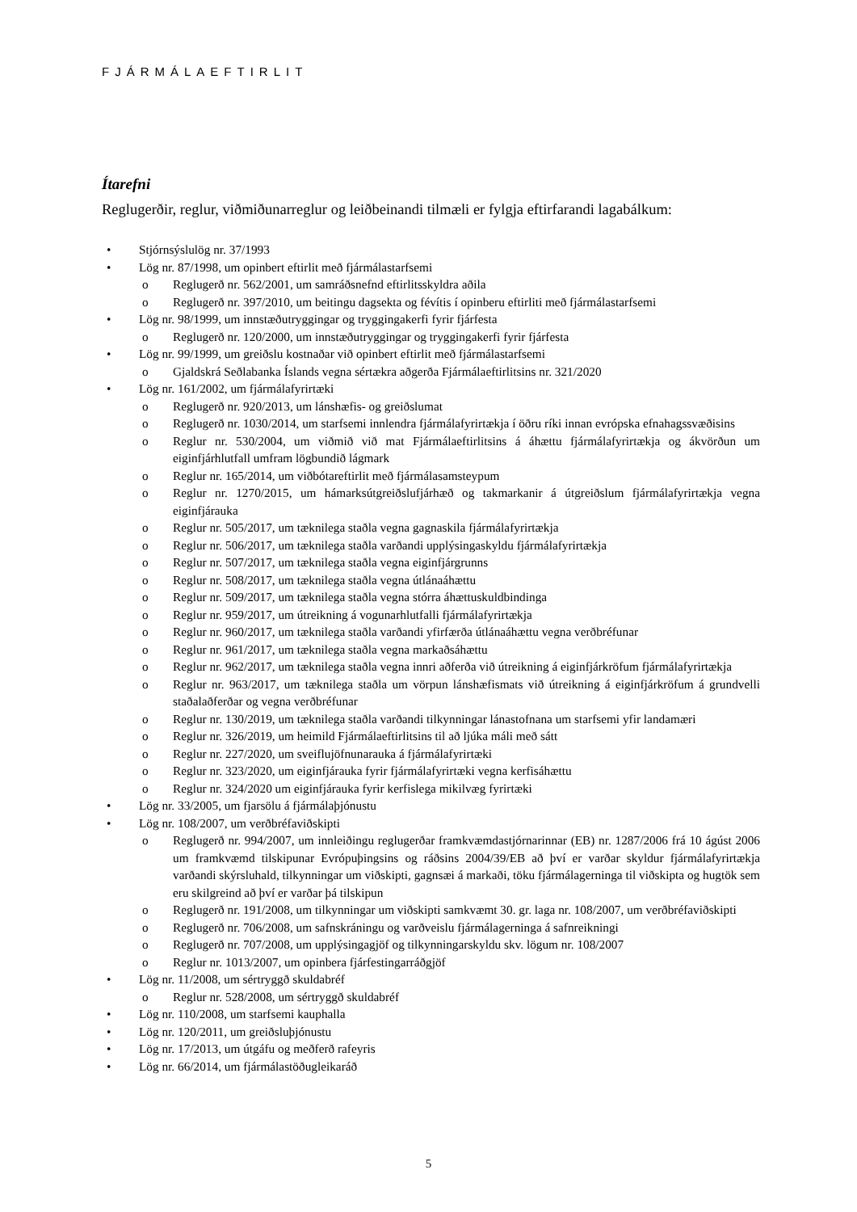FJÁRMÁLAEFTIRLIT
Ítarefni
Reglugerðir, reglur, viðmiðunarreglur og leiðbeinandi tilmæli er fylgja eftirfarandi lagabálkum:
• Stjórnsýslulög nr. 37/1993
• Lög nr. 87/1998, um opinbert eftirlit með fjármálastarfsemi
o Reglugerð nr. 562/2001, um samráðsnefnd eftirlitsskyldra aðila
o Reglugerð nr. 397/2010, um beitingu dagsekta og févítis í opinberu eftirliti með fjármálastarfsemi
• Lög nr. 98/1999, um innstæðutryggingar og tryggingakerfi fyrir fjárfesta
o Reglugerð nr. 120/2000, um innstæðutryggingar og tryggingakerfi fyrir fjárfesta
• Lög nr. 99/1999, um greiðslu kostnaðar við opinbert eftirlit með fjármálastarfsemi
o Gjaldskrá Seðlabanka Íslands vegna sértækra aðgerða Fjármálaeftirlitsins nr. 321/2020
• Lög nr. 161/2002, um fjármálafyrirtæki
o Reglugerð nr. 920/2013, um lánshæfis- og greiðslumat
o Reglugerð nr. 1030/2014, um starfsemi innlendra fjármálafyrirtækja í öðru ríki innan evrópska efnahagssvæðisins
o Reglur nr. 530/2004, um viðmið við mat Fjármálaeftirlitsins á áhættu fjármálafyrirtækja og ákvörðun um eiginfjárhlutfall umfram lögbundið lágmark
o Reglur nr. 165/2014, um viðbótareftirlit með fjármálasamsteypum
o Reglur nr. 1270/2015, um hámarksútgreiðslufjárhæð og takmarkanir á útgreiðslum fjármálafyrirtækja vegna eiginfjárauka
o Reglur nr. 505/2017, um tæknilega staðla vegna gagnaskila fjármálafyrirtækja
o Reglur nr. 506/2017, um tæknilega staðla varðandi upplýsingaskyldu fjármálafyrirtækja
o Reglur nr. 507/2017, um tæknilega staðla vegna eiginfjárgrunns
o Reglur nr. 508/2017, um tæknilega staðla vegna útlánaáhættu
o Reglur nr. 509/2017, um tæknilega staðla vegna stórra áhættuskuldbindinga
o Reglur nr. 959/2017, um útreikning á vogunarhlutfalli fjármálafyrirtækja
o Reglur nr. 960/2017, um tæknilega staðla varðandi yfirfærða útlánaáhættu vegna verðbréfunar
o Reglur nr. 961/2017, um tæknilega staðla vegna markaðsáhættu
o Reglur nr. 962/2017, um tæknilega staðla vegna innri aðferða við útreikning á eiginfjárkröfum fjármálafyrirtækja
o Reglur nr. 963/2017, um tæknilega staðla um vörpun lánshæfismats við útreikning á eiginfjárkröfum á grundvelli staðalaðferðar og vegna verðbréfunar
o Reglur nr. 130/2019, um tæknilega staðla varðandi tilkynningar lánastofnana um starfsemi yfir landamæri
o Reglur nr. 326/2019, um heimild Fjármálaeftirlitsins til að ljúka máli með sátt
o Reglur nr. 227/2020, um sveiflujöfnunarauka á fjármálafyrirtæki
o Reglur nr. 323/2020, um eiginfjárauka fyrir fjármálafyrirtæki vegna kerfisáhættu
o Reglur nr. 324/2020 um eiginfjárauka fyrir kerfislega mikilvæg fyrirtæki
• Lög nr. 33/2005, um fjarsölu á fjármálaþjónustu
• Lög nr. 108/2007, um verðbréfaviðskipti
o Reglugerð nr. 994/2007, um innleiðingu reglugerðar framkvæmdastjórnarinnar (EB) nr. 1287/2006 frá 10 ágúst 2006 um framkvæmd tilskipunar Evrópuþingsins og ráðsins 2004/39/EB að því er varðar skyldur fjármálafyrirtækja varðandi skýrsluhald, tilkynningar um viðskipti, gagnsæi á markaði, töku fjármálagerninga til viðskipta og hugtök sem eru skilgreind að því er varðar þá tilskipun
o Reglugerð nr. 191/2008, um tilkynningar um viðskipti samkvæmt 30. gr. laga nr. 108/2007, um verðbréfaviðskipti
o Reglugerð nr. 706/2008, um safnskráningu og varðveislu fjármálagerninga á safnreikningi
o Reglugerð nr. 707/2008, um upplýsingagjöf og tilkynningarskyldu skv. lögum nr. 108/2007
o Reglur nr. 1013/2007, um opinbera fjárfestingarráðgjöf
• Lög nr. 11/2008, um sértryggð skuldabréf
o Reglur nr. 528/2008, um sértryggð skuldabréf
• Lög nr. 110/2008, um starfsemi kauphalla
• Lög nr. 120/2011, um greiðsluþjónustu
• Lög nr. 17/2013, um útgáfu og meðferð rafeyris
• Lög nr. 66/2014, um fjármálastöðugleikaráð
5